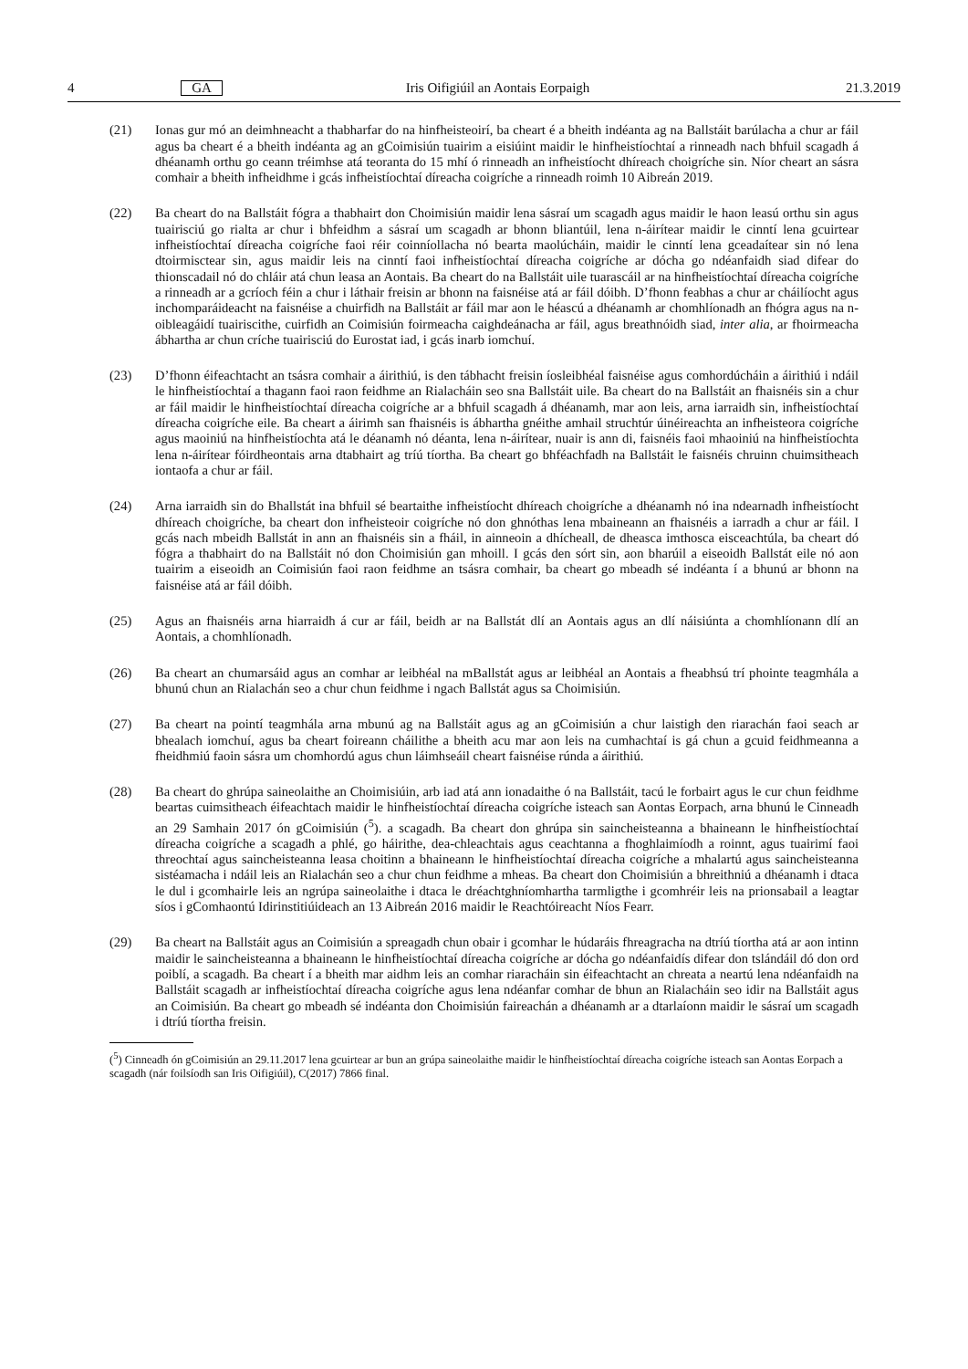4 GA Iris Oifigiúil an Aontais Eorpaigh 21.3.2019
(21) Ionas gur mó an deimhneacht a thabharfar do na hinfheisteoirí, ba cheart é a bheith indéanta ag na Ballstáit barúlacha a chur ar fáil agus ba cheart é a bheith indéanta ag an gCoimisiún tuairim a eisiúint maidir le hinfheistíochtaí a rinneadh nach bhfuil scagadh á dhéanamh orthu go ceann tréimhse atá teoranta do 15 mhí ó rinneadh an infheistíocht dhíreach choigríche sin. Níor cheart an sásra comhair a bheith infheidhme i gcás infheistíochtaí díreacha coigríche a rinneadh roimh 10 Aibreán 2019.
(22) Ba cheart do na Ballstáit fógra a thabhairt don Choimisiún maidir lena sásraí um scagadh agus maidir le haon leasú orthu sin agus tuairisciú go rialta ar chur i bhfeidhm a sásraí um scagadh ar bhonn bliantúil, lena n-áirítear maidir le cinntí lena gcuirtear infheistíochtaí díreacha coigríche faoi réir coinníollacha nó bearta maolúcháin, maidir le cinntí lena gceadaítear sin nó lena dtoirmisctear sin, agus maidir leis na cinntí faoi infheistíochtaí díreacha coigríche ar dócha go ndéanfaidh siad difear do thionscadail nó do chláir atá chun leasa an Aontais. Ba cheart do na Ballstáit uile tuarascáil ar na hinfheistíochtaí díreacha coigríche a rinneadh ar a gcríoch féin a chur i láthair freisin ar bhonn na faisnéise atá ar fáil dóibh. D’fhonn feabhas a chur ar cháilíocht agus inchompar­áideacht na faisnéise a chuirfidh na Ballstáit ar fáil mar aon le héascú a dhéanamh ar chomhlíonadh an fhógra agus na n-oibleagáidí tuairiscithe, cuirfidh an Coimisiún foirmeacha caighdeánacha ar fáil, agus breathnóidh siad, inter alia, ar fhoirmeacha ábhartha ar chun críche tuairisciú do Eurostat iad, i gcás inarb iomchuí.
(23) D’fhonn éifeachtacht an tsásra comhair a áirithiú, is den tábhacht freisin íosleibhéal faisnéise agus comhordúcháin a áirithiú i ndáil le hinfheistíochtaí a thagann faoi raon feidhme an Rialacháin seo sna Ballstáit uile. Ba cheart do na Ballstáit an fhaisnéis sin a chur ar fáil maidir le hinfheistíochtaí díreacha coigríche ar a bhfuil scagadh á dhéanamh, mar aon leis, arna iarraidh sin, infheistíochtaí díreacha coigríche eile. Ba cheart a áirimh san fhaisnéis is ábhartha gnéithe amhail struchtúr úinéireachta an infheisteora coigríche agus maoiniú na hinfheistíochta atá le déanamh nó déanta, lena n-áirítear, nuair is ann di, faisnéis faoi mhaoiniú na hinfheistíochta lena n-áirítear fóirdheontais arna dtabhairt ag tríú tíortha. Ba cheart go bhféachfadh na Ballstáit le faisnéis chruinn chuimsitheach iontaofa a chur ar fáil.
(24) Arna iarraidh sin do Bhallstát ina bhfuil sé beartaithe infheistíocht dhíreach choigríche a dhéanamh nó ina ndearnadh infheistíocht dhíreach choigríche, ba cheart don infheisteoir coigríche nó don ghnóthas lena mbaineann an fhaisnéis a iarradh a chur ar fáil. I gcás nach mbeidh Ballstát in ann an fhaisnéis sin a fháil, in ainneoin a dhícheall, de dheasca imthosca eisceachtúla, ba cheart dó fógra a thabhairt do na Ballstáit nó don Choimisiún gan mhoill. I gcás den sórt sin, aon bharúil a eiseoidh Ballstát eile nó aon tuairim a eiseoidh an Coimisiún faoi raon feidhme an tsásra comhair, ba cheart go mbeadh sé indéanta í a bhunú ar bhonn na faisnéise atá ar fáil dóibh.
(25) Agus an fhaisnéis arna hiarraidh á cur ar fáil, beidh ar na Ballstát dlí an Aontais agus an dlí náisiúnta a chomhlíonann dlí an Aontais, a chomhlíonadh.
(26) Ba cheart an chumarsáid agus an comhar ar leibhéal na mBallstát agus ar leibhéal an Aontais a fheabhsú trí phointe teagmhála a bhunú chun an Rialachán seo a chur chun feidhme i ngach Ballstát agus sa Choimisiún.
(27) Ba cheart na pointí teagmhála arna mbunú ag na Ballstáit agus ag an gCoimisiún a chur laistigh den riarachán faoi seach ar bhealach iomchuí, agus ba cheart foireann cháilithe a bheith acu mar aon leis na cumhachtaí is gá chun a gcuid feidhmeanna a fheidhmiú faoin sásra um chomhordú agus chun láimhseáil cheart faisnéise rúnda a áirithiú.
(28) Ba cheart do ghrúpa saineolaithe an Choimisiúin, arb iad atá ann ionadaithe ó na Ballstáit, tacú le forbairt agus le cur chun feidhme beartas cuimsitheach éifeachtach maidir le hinfheistíochtaí díreacha coigríche isteach san Aontas Eorpach, arna bhunú le Cinneadh an 29 Samhain 2017 ón gCoimisiún (<sup>5</sup>). a scagadh. Ba cheart don ghrúpa sin saincheisteanna a bhaineann le hinfheistíochtaí díreacha coigríche a scagadh a phlé, go háirithe, dea-chleachtais agus ceachtanna a fhoghlaimíodh a roinnt, agus tuairimí faoi threochtaí agus saincheisteanna leasa choitinn a bhaineann le hinfheistíochtaí díreacha coigríche a mhalartú agus saincheisteanna sistéamacha i ndáil leis an Rialachán seo a chur chun feidhme a mheas. Ba cheart don Choimisiún a bhreithniú a dhéanamh i dtaca le dul i gcomhairle leis an ngrúpa saineolaithe i dtaca le dréachtghníomhartha tarmligthe i gcomhréir leis na prionsabail a leagtar síos i gComhaontú Idirinstitiúideach an 13 Aibreán 2016 maidir le Reachtóireacht Níos Fearr.
(29) Ba cheart na Ballstáit agus an Coimisiún a spreagadh chun obair i gcomhar le húdaráis fhreagracha na dtríú tíortha atá ar aon intinn maidir le saincheisteanna a bhaineann le hinfheistíochtaí díreacha coigríche ar dócha go ndéanfaidís difear don tslándáil dó don ord poiblí, a scagadh. Ba cheart í a bheith mar aidhm leis an comhar riaracháin sin éifeachtacht an chreata a neartú lena ndéanfaidh na Ballstáit scagadh ar infheistíochtaí díreacha coigríche agus lena ndéanfar comhar de bhun an Rialacháin seo idir na Ballstáit agus an Coimisiún. Ba cheart go mbeadh sé indéanta don Choimisiún faireachán a dhéanamh ar a dtarlaíonn maidir le sásraí um scagadh i dtríú tíortha freisin.
(<sup>5</sup>) Cinneadh ón gCoimisiún an 29.11.2017 lena gcuirtear ar bun an grúpa saineolaithe maidir le hinfheistíochtaí díreacha coigríche isteach san Aontas Eorpach a scagadh (nár foilsíodh san Iris Oifigiúil), C(2017) 7866 final.